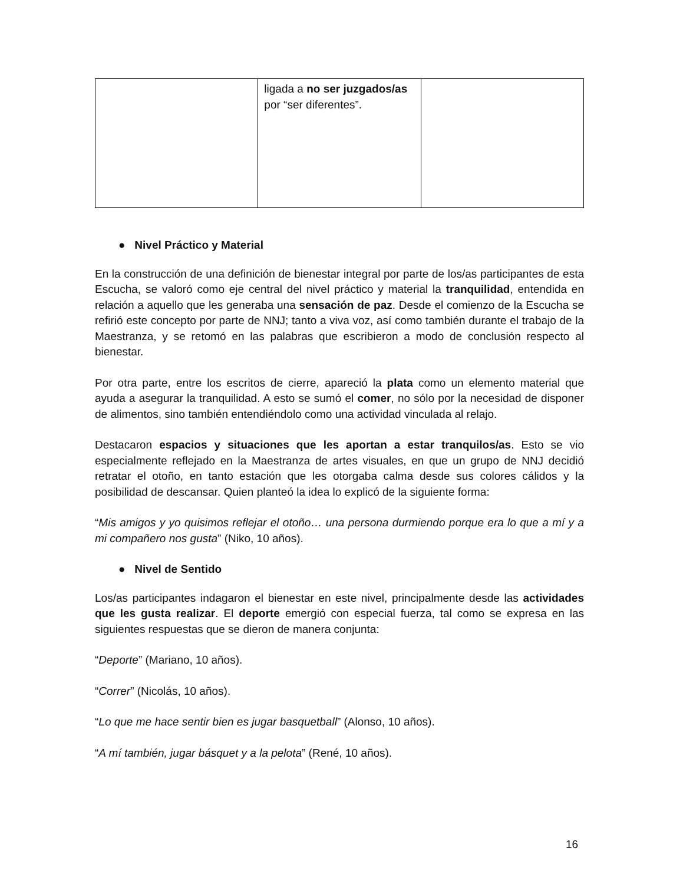| | ligada a no ser juzgados/as por “ser diferentes”. | |
● Nivel Práctico y Material
En la construcción de una definición de bienestar integral por parte de los/as participantes de esta Escucha, se valoró como eje central del nivel práctico y material la tranquilidad, entendida en relación a aquello que les generaba una sensación de paz. Desde el comienzo de la Escucha se refirió este concepto por parte de NNJ; tanto a viva voz, así como también durante el trabajo de la Maestranza, y se retomó en las palabras que escribieron a modo de conclusión respecto al bienestar.
Por otra parte, entre los escritos de cierre, apareció la plata como un elemento material que ayuda a asegurar la tranquilidad. A esto se sumó el comer, no sólo por la necesidad de disponer de alimentos, sino también entendiéndolo como una actividad vinculada al relajo.
Destacaron espacios y situaciones que les aportan a estar tranquilos/as. Esto se vio especialmente reflejado en la Maestranza de artes visuales, en que un grupo de NNJ decidió retratar el otoño, en tanto estación que les otorgaba calma desde sus colores cálidos y la posibilidad de descansar. Quien planteó la idea lo explicó de la siguiente forma:
“Mis amigos y yo quisimos reflejar el otoño… una persona durmiendo porque era lo que a mí y a mi compañero nos gusta” (Niko, 10 años).
● Nivel de Sentido
Los/as participantes indagaron el bienestar en este nivel, principalmente desde las actividades que les gusta realizar. El deporte emergió con especial fuerza, tal como se expresa en las siguientes respuestas que se dieron de manera conjunta:
“Deporte” (Mariano, 10 años).
“Correr” (Nicolás, 10 años).
“Lo que me hace sentir bien es jugar basquetball” (Alonso, 10 años).
“A mí también, jugar básquet y a la pelota” (René, 10 años).
16